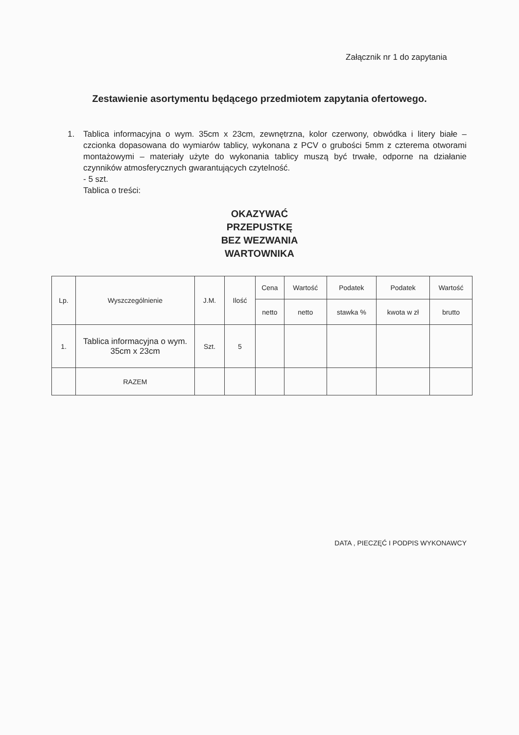Załącznik nr 1 do zapytania
Zestawienie asortymentu będącego przedmiotem zapytania ofertowego.
1. Tablica informacyjna o wym. 35cm x 23cm, zewnętrzna, kolor czerwony, obwódka i litery białe – czcionka dopasowana do wymiarów tablicy, wykonana z PCV o grubości 5mm z czterema otworami montażowymi – materiały użyte do wykonania tablicy muszą być trwałe, odporne na działanie czynników atmosferycznych gwarantujących czytelność.
- 5 szt.
Tablica o treści:
OKAZYWAĆ
PRZEPUSTKĘ
BEZ WEZWANIA
WARTOWNIKA
| Lp. | Wyszczególnienie | J.M. | Ilość | Cena | Wartość | Podatek | Podatek | Wartość |
| --- | --- | --- | --- | --- | --- | --- | --- | --- |
| | | | | netto | netto | stawka % | kwota w zł | brutto |
| 1. | Tablica informacyjna o wym. 35cm x 23cm | Szt. | 5 | | | | | |
| | RAZEM | | | | | | | |
DATA , PIECZĘĆ I PODPIS WYKONAWCY